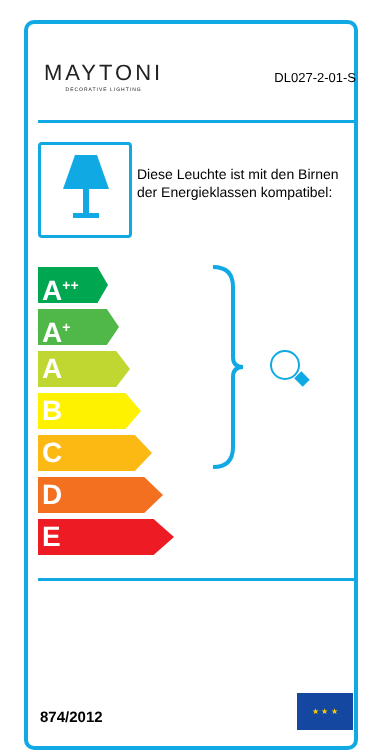MAYTONI
DECORATIVE LIGHTING
DL027-2-01-S
Diese Leuchte ist mit den Birnen der Energieklassen kompatibel:
A<sup>++</sup>
A<sup>+</sup>
A
B
C
D
E
874/2012
★ ★ ★